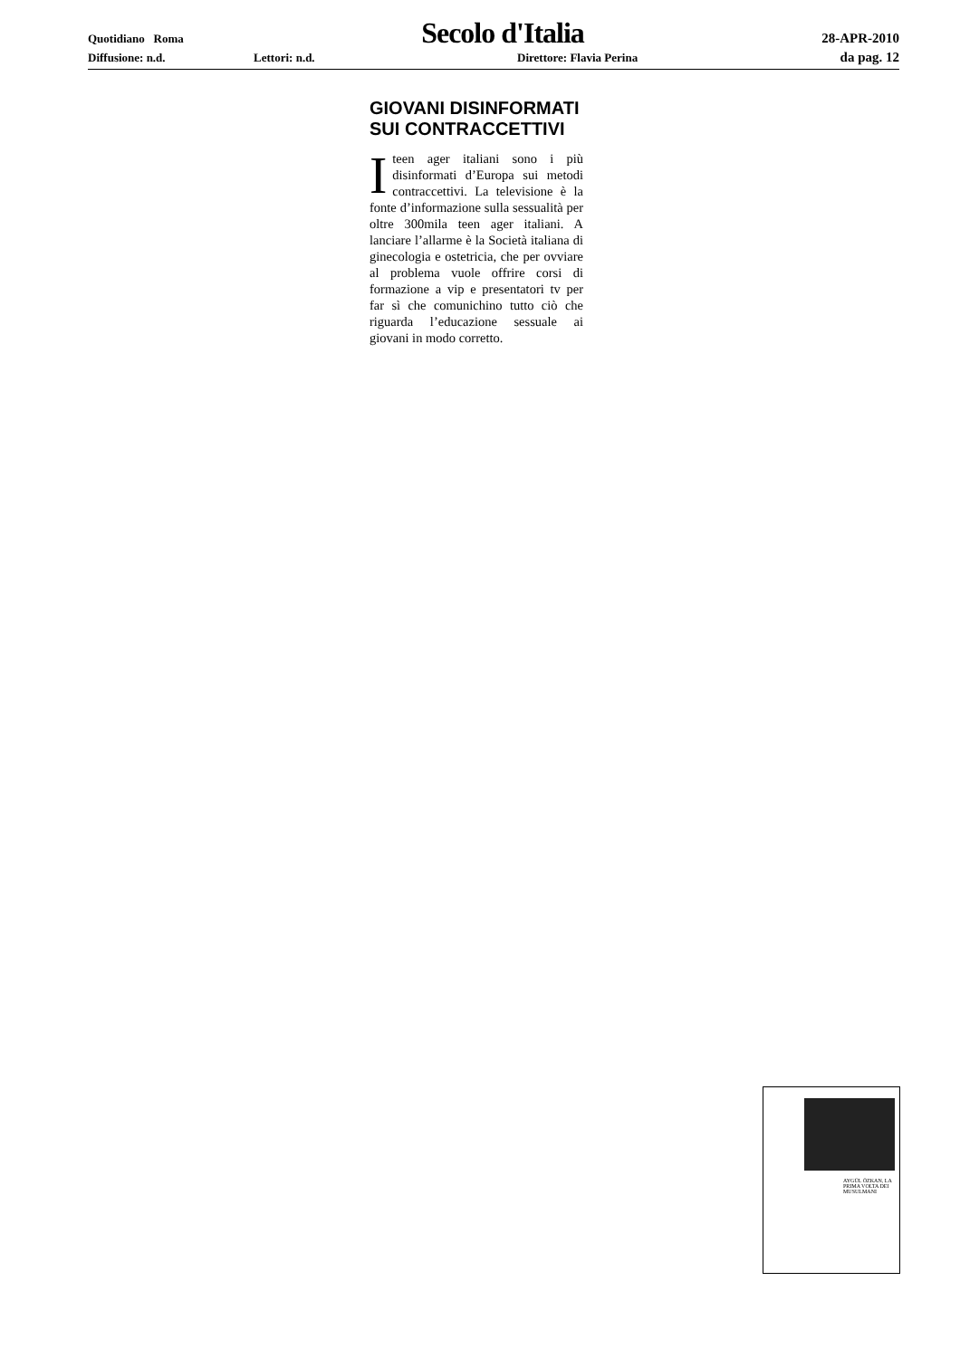Quotidiano Roma Secolo d'Italia 28-APR-2010
Diffusione: n.d. Lettori: n.d. Direttore: Flavia Perina da pag. 12
GIOVANI DISINFORMATI SUI CONTRACCETTIVI
Iteen ager italiani sono i più disinformati d’Europa sui metodi contraccettivi. La televisione è la fonte d’informazione sulla sessualità per oltre 300mila teen ager italiani. A lanciare l’allarme è la Società italiana di ginecologia e ostetricia, che per ovviare al problema vuole offrire corsi di formazione a vip e presentatori tv per far sì che comunichino tutto ciò che riguarda l’educazione sessuale ai giovani in modo corretto.
AYGÜL ÖZKAN, LA PRIMA VOLTA DEI MUSULMANI